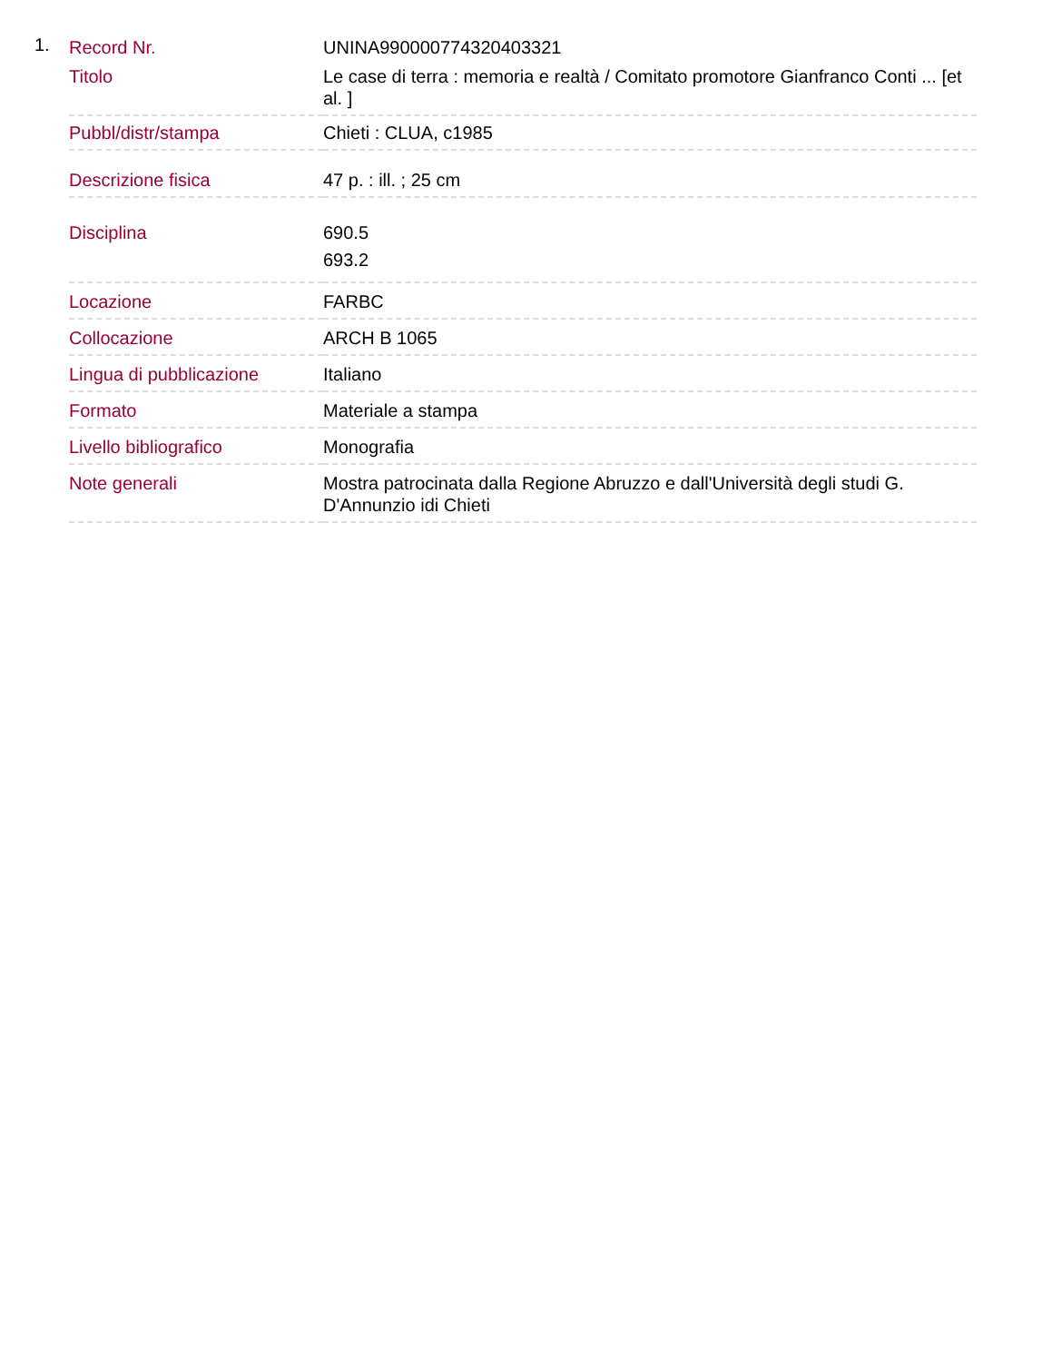1.
| Record Nr. | UNINA990000774320403321 |
| Titolo | Le case di terra : memoria e realtà / Comitato promotore Gianfranco Conti ... [et al. ] |
| Pubbl/distr/stampa | Chieti : CLUA, c1985 |
| Descrizione fisica | 47 p. : ill. ; 25 cm |
| Disciplina | 690.5 693.2 |
| Locazione | FARBC |
| Collocazione | ARCH B 1065 |
| Lingua di pubblicazione | Italiano |
| Formato | Materiale a stampa |
| Livello bibliografico | Monografia |
| Note generali | Mostra patrocinata dalla Regione Abruzzo e dall'Università degli studi G. D'Annunzio idi Chieti |